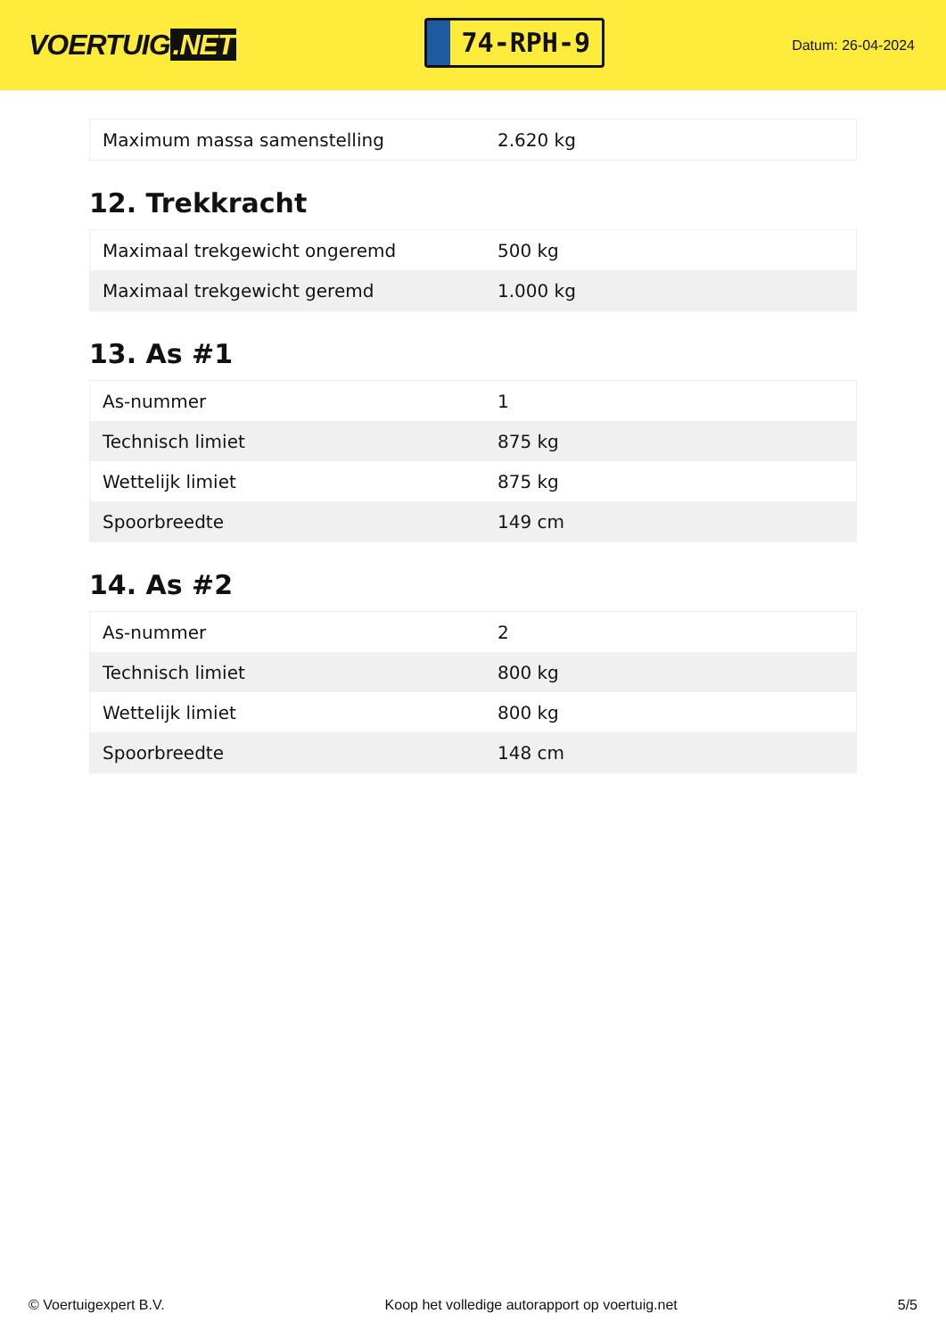VOERTUIG.NET
74-RPH-9
Datum: 26-04-2024
| Maximum massa samenstelling | 2.620 kg |
12. Trekkracht
| Maximaal trekgewicht ongeremd | 500 kg |
| Maximaal trekgewicht geremd | 1.000 kg |
13. As #1
| As-nummer | 1 |
| Technisch limiet | 875 kg |
| Wettelijk limiet | 875 kg |
| Spoorbreedte | 149 cm |
14. As #2
| As-nummer | 2 |
| Technisch limiet | 800 kg |
| Wettelijk limiet | 800 kg |
| Spoorbreedte | 148 cm |
© Voertuigexpert B.V. Koop het volledige autorapport op voertuig.net 5/5